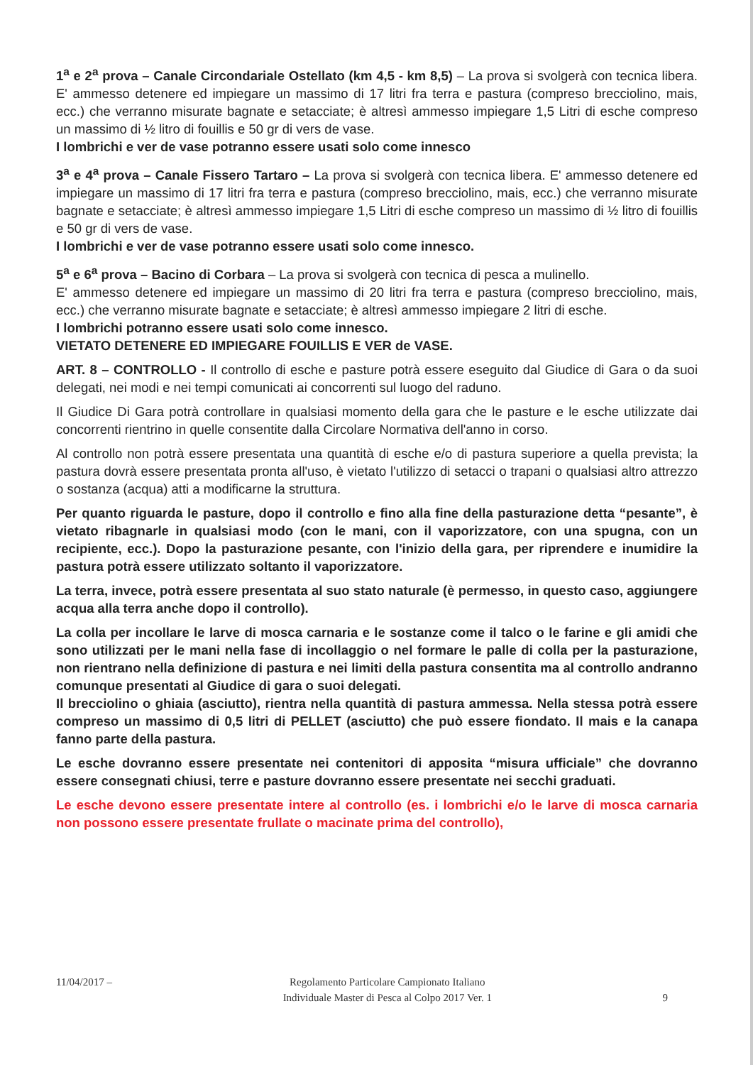1<sup>a</sup> e 2<sup>a</sup> prova – Canale Circondariale Ostellato (km 4,5 - km 8,5) – La prova si svolgerà con tecnica libera. E' ammesso detenere ed impiegare un massimo di 17 litri fra terra e pastura (compreso brecciolino, mais, ecc.) che verranno misurate bagnate e setacciate; è altresì ammesso impiegare 1,5 Litri di esche compreso un massimo di ½ litro di fouillis e 50 gr di vers de vase.
I lombrichi e ver de vase potranno essere usati solo come innesco
3<sup>a</sup> e 4<sup>a</sup> prova – Canale Fissero Tartaro – La prova si svolgerà con tecnica libera. E' ammesso detenere ed impiegare un massimo di 17 litri fra terra e pastura (compreso brecciolino, mais, ecc.) che verranno misurate bagnate e setacciate; è altresì ammesso impiegare 1,5 Litri di esche compreso un massimo di ½ litro di fouillis e 50 gr di vers de vase.
I lombrichi e ver de vase potranno essere usati solo come innesco.
5<sup>a</sup> e 6<sup>a</sup> prova – Bacino di Corbara – La prova si svolgerà con tecnica di pesca a mulinello.
E' ammesso detenere ed impiegare un massimo di 20 litri fra terra e pastura (compreso brecciolino, mais, ecc.) che verranno misurate bagnate e setacciate; è altresì ammesso impiegare 2 litri di esche.
I lombrichi potranno essere usati solo come innesco.
VIETATO DETENERE ED IMPIEGARE FOUILLIS E VER de VASE.
ART. 8 – CONTROLLO - Il controllo di esche e pasture potrà essere eseguito dal Giudice di Gara o da suoi delegati, nei modi e nei tempi comunicati ai concorrenti sul luogo del raduno.
Il Giudice Di Gara potrà controllare in qualsiasi momento della gara che le pasture e le esche utilizzate dai concorrenti rientrino in quelle consentite dalla Circolare Normativa dell'anno in corso.
Al controllo non potrà essere presentata una quantità di esche e/o di pastura superiore a quella prevista; la pastura dovrà essere presentata pronta all'uso, è vietato l'utilizzo di setacci o trapani o qualsiasi altro attrezzo o sostanza (acqua) atti a modificarne la struttura.
Per quanto riguarda le pasture, dopo il controllo e fino alla fine della pasturazione detta “pesante”, è vietato ribagnarle in qualsiasi modo (con le mani, con il vaporizzatore, con una spugna, con un recipiente, ecc.). Dopo la pasturazione pesante, con l'inizio della gara, per riprendere e inumidire la pastura potrà essere utilizzato soltanto il vaporizzatore.
La terra, invece, potrà essere presentata al suo stato naturale (è permesso, in questo caso, aggiungere acqua alla terra anche dopo il controllo).
La colla per incollare le larve di mosca carnaria e le sostanze come il talco o le farine e gli amidi che sono utilizzati per le mani nella fase di incollaggio o nel formare le palle di colla per la pasturazione, non rientrano nella definizione di pastura e nei limiti della pastura consentita ma al controllo andranno comunque presentati al Giudice di gara o suoi delegati.
Il brecciolino o ghiaia (asciutto), rientra nella quantità di pastura ammessa. Nella stessa potrà essere compreso un massimo di 0,5 litri di PELLET (asciutto) che può essere fiondato. Il mais e la canapa fanno parte della pastura.
Le esche dovranno essere presentate nei contenitori di apposita “misura ufficiale” che dovranno essere consegnati chiusi, terre e pasture dovranno essere presentate nei secchi graduati.
Le esche devono essere presentate intere al controllo (es. i lombrichi e/o le larve di mosca carnaria non possono essere presentate frullate o macinate prima del controllo),
11/04/2017 – Regolamento Particolare Campionato Italiano
Individuale Master di Pesca al Colpo 2017 Ver. 1 9